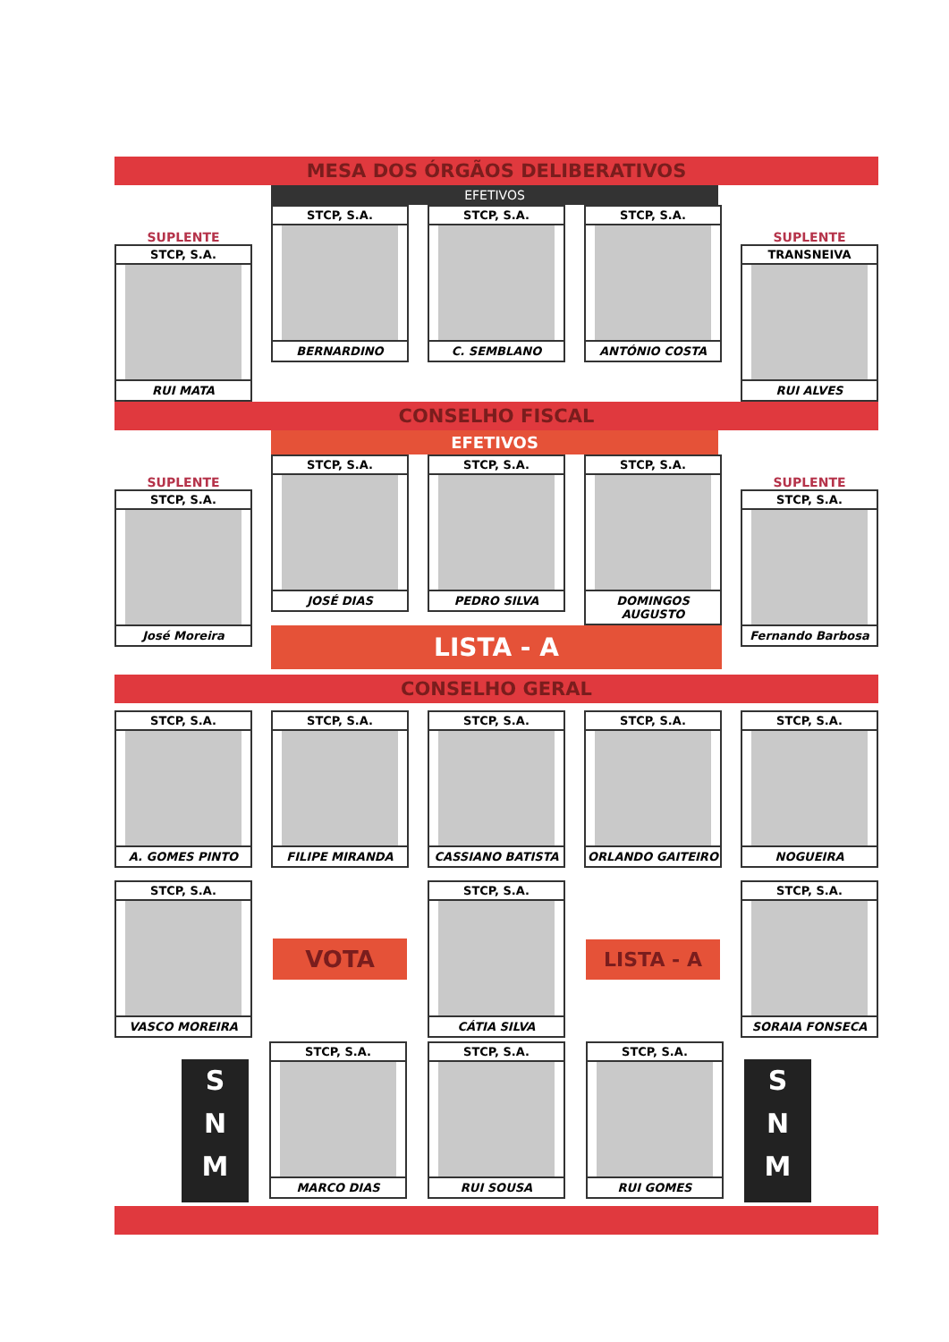MESA DOS ÓRGÃOS DELIBERATIVOS
SUPLENTE
STCP, S.A.
RUI MATA
EFETIVOS
STCP, S.A.
BERNARDINO
STCP, S.A.
C. SEMBLANO
STCP, S.A.
ANTÓNIO COSTA
SUPLENTE
TRANSNEIVA
RUI ALVES
CONSELHO FISCAL
SUPLENTE
STCP, S.A.
José Moreira
EFETIVOS
STCP, S.A.
JOSÉ DIAS
STCP, S.A.
PEDRO SILVA
STCP, S.A.
DOMINGOS AUGUSTO
LISTA - A
SUPLENTE
STCP, S.A.
Fernando Barbosa
CONSELHO GERAL
STCP, S.A.
A. GOMES PINTO
STCP, S.A.
FILIPE MIRANDA
STCP, S.A.
CASSIANO BATISTA
STCP, S.A.
ORLANDO GAITEIRO
STCP, S.A.
NOGUEIRA
STCP, S.A.
VASCO MOREIRA
VOTA
STCP, S.A.
CÁTIA SILVA
LISTA - A
STCP, S.A.
SORAIA FONSECA
S
N
M
STCP, S.A.
MARCO DIAS
STCP, S.A.
RUI SOUSA
STCP, S.A.
RUI GOMES
S
N
M